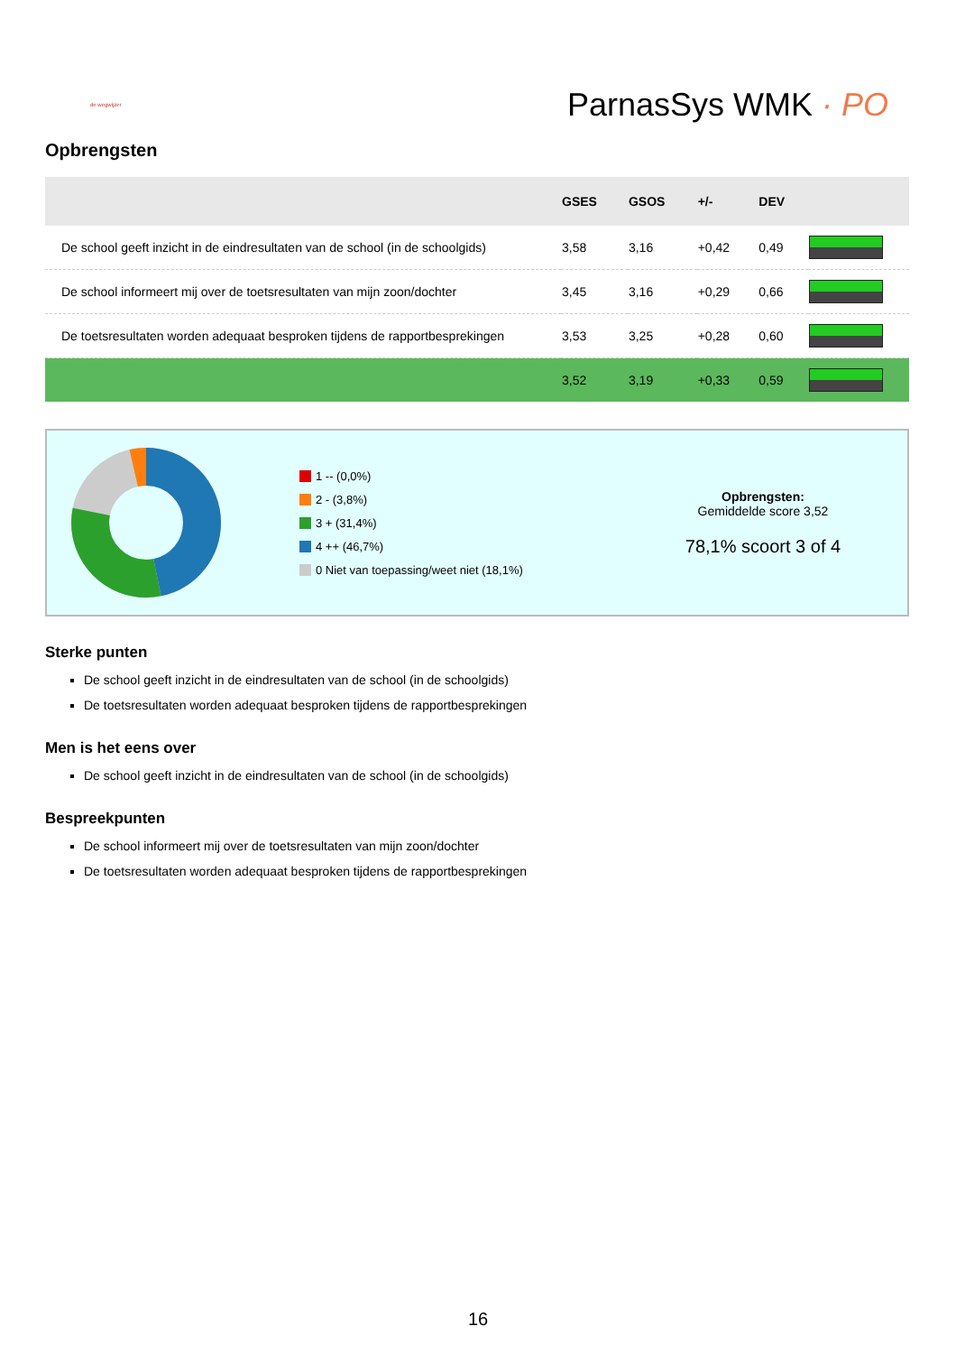de wegwijzer
ParnasSys WMK · PO
Opbrengsten
| | GSES | GSOS | +/- | DEV | |
| --- | --- | --- | --- | --- | --- |
| De school geeft inzicht in de eindresultaten van de school (in de schoolgids) | 3,58 | 3,16 | +0,42 | 0,49 | |
| De school informeert mij over de toetsresultaten van mijn zoon/dochter | 3,45 | 3,16 | +0,29 | 0,66 | |
| De toetsresultaten worden adequaat besproken tijdens de rapportbesprekingen | 3,53 | 3,25 | +0,28 | 0,60 | |
| | 3,52 | 3,19 | +0,33 | 0,59 | |
1 -- (0,0%)
2 - (3,8%)
3 + (31,4%)
4 ++ (46,7%)
0 Niet van toepassing/weet niet (18,1%)
Opbrengsten:
Gemiddelde score 3,52
78,1% scoort 3 of 4
Sterke punten
De school geeft inzicht in de eindresultaten van de school (in de schoolgids)
De toetsresultaten worden adequaat besproken tijdens de rapportbesprekingen
Men is het eens over
De school geeft inzicht in de eindresultaten van de school (in de schoolgids)
Bespreekpunten
De school informeert mij over de toetsresultaten van mijn zoon/dochter
De toetsresultaten worden adequaat besproken tijdens de rapportbesprekingen
16